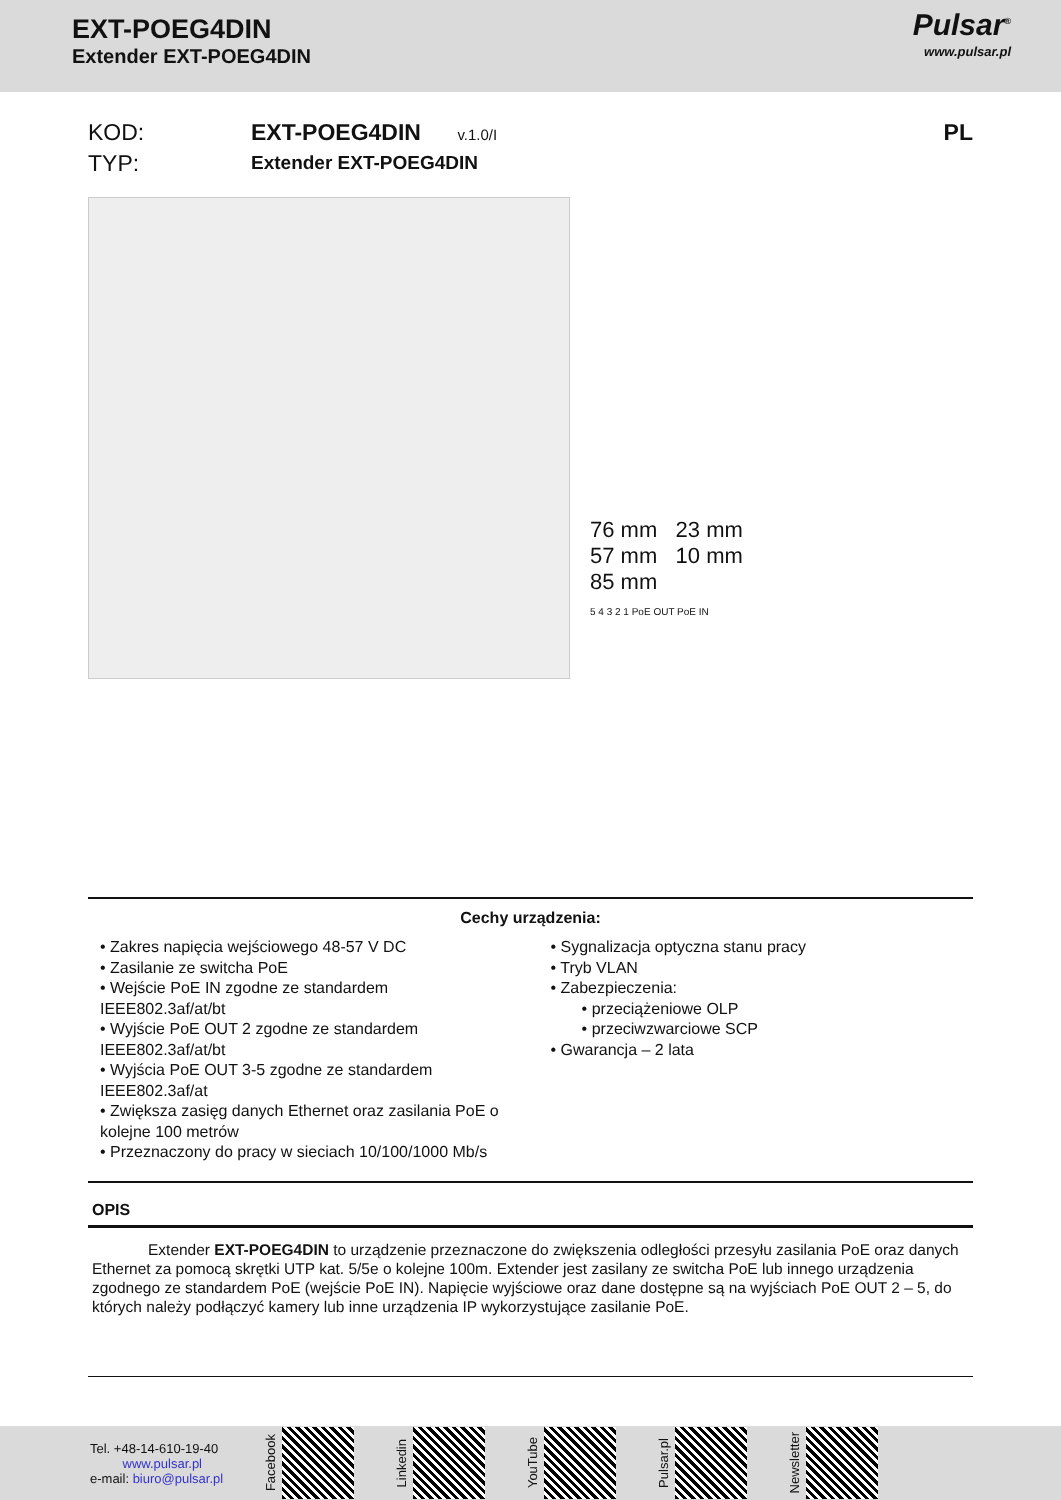EXT-POEG4DIN
Extender EXT-POEG4DIN
Pulsar<sup>®</sup>
www.pulsar.pl
KOD: EXT-POEG4DIN v.1.0/I PL TYP: Extender EXT-POEG4DIN
76 mm 23 mm
57 mm 10 mm
85 mm
5 4 3 2 1 PoE OUT PoE IN
Cechy urządzenia:
• Zakres napięcia wejściowego 48-57 V DC
• Zasilanie ze switcha PoE
• Wejście PoE IN zgodne ze standardem IEEE802.3af/at/bt
• Wyjście PoE OUT 2 zgodne ze standardem IEEE802.3af/at/bt
• Wyjścia PoE OUT 3-5 zgodne ze standardem IEEE802.3af/at
• Zwiększa zasięg danych Ethernet oraz zasilania PoE o kolejne 100 metrów
• Przeznaczony do pracy w sieciach 10/100/1000 Mb/s
• Sygnalizacja optyczna stanu pracy
• Tryb VLAN
• Zabezpieczenia:
• przeciążeniowe OLP
• przeciwzwarciowe SCP
• Gwarancja – 2 lata
OPIS
Extender EXT-POEG4DIN to urządzenie przeznaczone do zwiększenia odległości przesyłu zasilania PoE oraz danych Ethernet za pomocą skrętki UTP kat. 5/5e o kolejne 100m. Extender jest zasilany ze switcha PoE lub innego urządzenia zgodnego ze standardem PoE (wejście PoE IN). Napięcie wyjściowe oraz dane dostępne są na wyjściach PoE OUT 2 – 5, do których należy podłączyć kamery lub inne urządzenia IP wykorzystujące zasilanie PoE.
Tel. +48-14-610-19-40
www.pulsar.pl
e-mail: biuro@pulsar.pl
Facebook
Linkedin
YouTube
Pulsar.pl
Newsletter